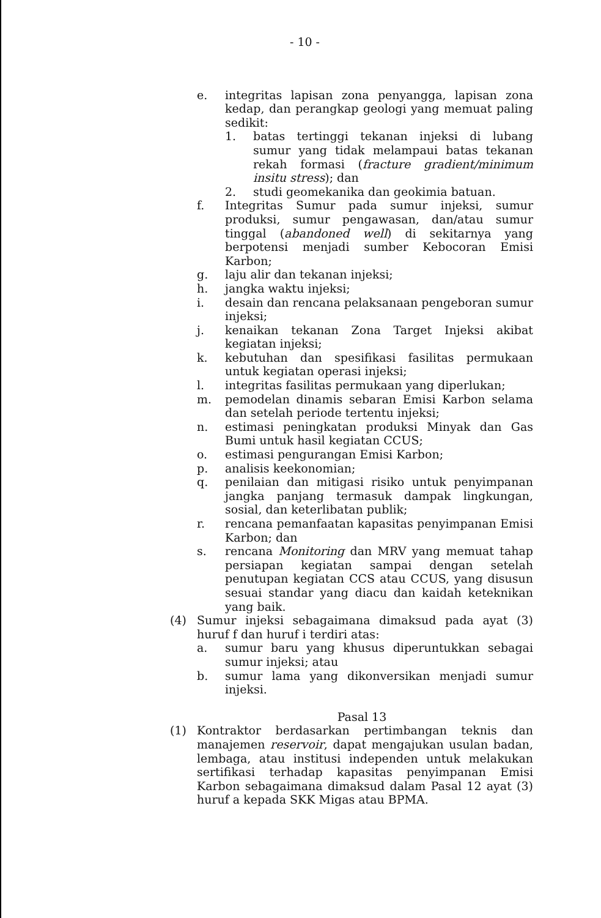- 10 -
e. integritas lapisan zona penyangga, lapisan zona kedap, dan perangkap geologi yang memuat paling sedikit:
1. batas tertinggi tekanan injeksi di lubang sumur yang tidak melampaui batas tekanan rekah formasi (fracture gradient/minimum insitu stress); dan
2. studi geomekanika dan geokimia batuan.
f. Integritas Sumur pada sumur injeksi, sumur produksi, sumur pengawasan, dan/atau sumur tinggal (abandoned well) di sekitarnya yang berpotensi menjadi sumber Kebocoran Emisi Karbon;
g. laju alir dan tekanan injeksi;
h. jangka waktu injeksi;
i. desain dan rencana pelaksanaan pengeboran sumur injeksi;
j. kenaikan tekanan Zona Target Injeksi akibat kegiatan injeksi;
k. kebutuhan dan spesifikasi fasilitas permukaan untuk kegiatan operasi injeksi;
l. integritas fasilitas permukaan yang diperlukan;
m. pemodelan dinamis sebaran Emisi Karbon selama dan setelah periode tertentu injeksi;
n. estimasi peningkatan produksi Minyak dan Gas Bumi untuk hasil kegiatan CCUS;
o. estimasi pengurangan Emisi Karbon;
p. analisis keekonomian;
q. penilaian dan mitigasi risiko untuk penyimpanan jangka panjang termasuk dampak lingkungan, sosial, dan keterlibatan publik;
r. rencana pemanfaatan kapasitas penyimpanan Emisi Karbon; dan
s. rencana Monitoring dan MRV yang memuat tahap persiapan kegiatan sampai dengan setelah penutupan kegiatan CCS atau CCUS, yang disusun sesuai standar yang diacu dan kaidah keteknikan yang baik.
(4) Sumur injeksi sebagaimana dimaksud pada ayat (3) huruf f dan huruf i terdiri atas:
a. sumur baru yang khusus diperuntukkan sebagai sumur injeksi; atau
b. sumur lama yang dikonversikan menjadi sumur injeksi.
Pasal 13
(1) Kontraktor berdasarkan pertimbangan teknis dan manajemen reservoir, dapat mengajukan usulan badan, lembaga, atau institusi independen untuk melakukan sertifikasi terhadap kapasitas penyimpanan Emisi Karbon sebagaimana dimaksud dalam Pasal 12 ayat (3) huruf a kepada SKK Migas atau BPMA.